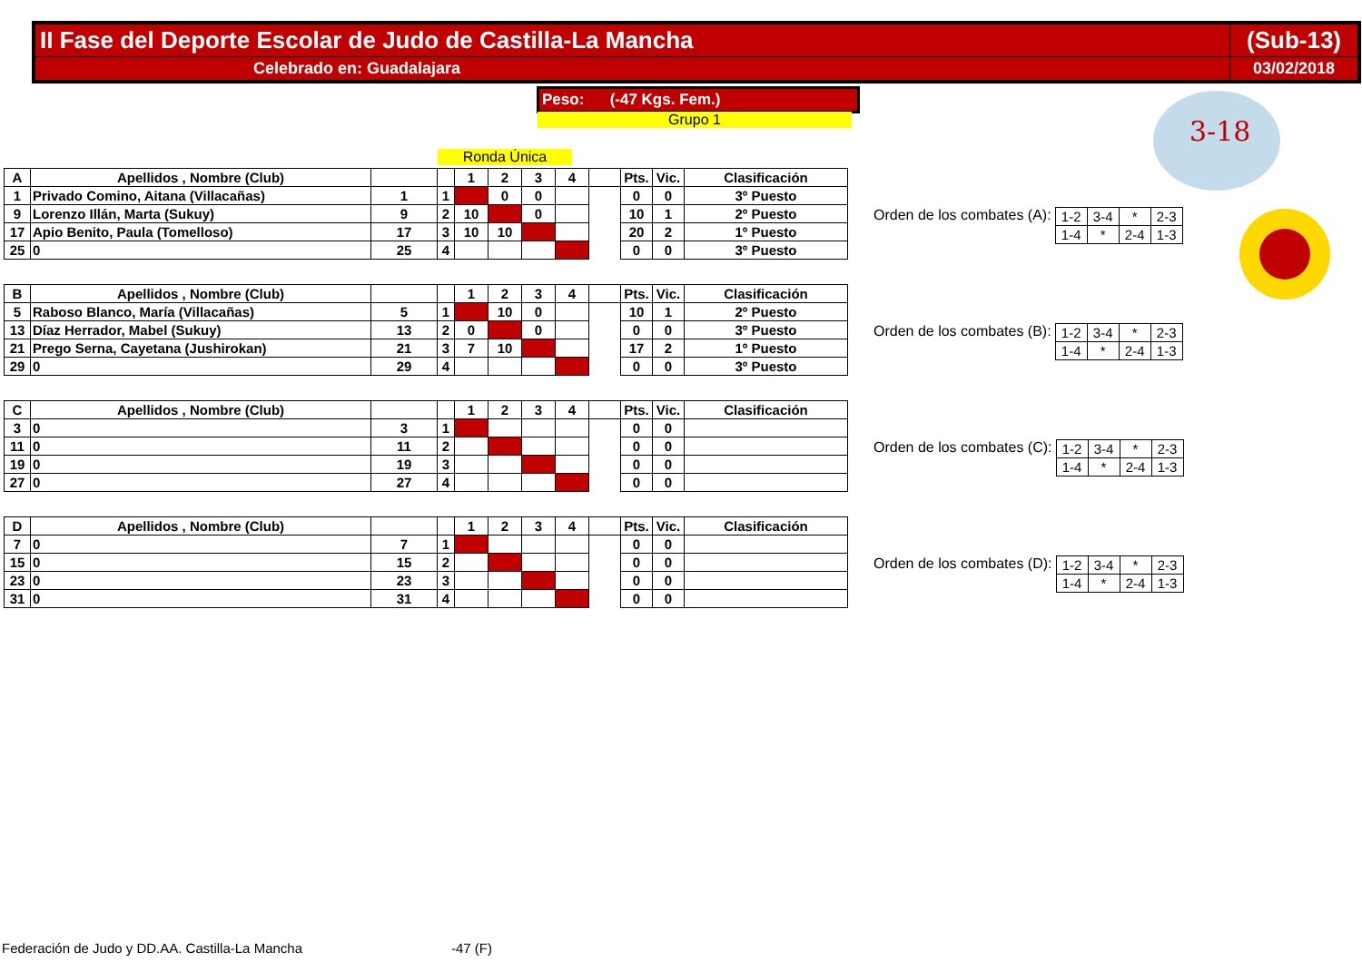| II Fase del Deporte Escolar de Judo de Castilla-La Mancha | (Sub-13) |
| Celebrado en: Guadalajara | 03/02/2018 |
Peso: (-47 Kgs. Fem.)
Grupo 1
Ronda Única
3-18
| A | Apellidos , Nombre (Club) | | | 1 | 2 | 3 | 4 | | Pts. | Vic. | Clasificación |
| 1 | Privado Comino, Aitana (Villacañas) | 1 | 1 | | 0 | 0 | | | 0 | 0 | 3º Puesto |
| 9 | Lorenzo Illán, Marta (Sukuy) | 9 | 2 | 10 | | 0 | | | 10 | 1 | 2º Puesto |
| 17 | Apio Benito, Paula (Tomelloso) | 17 | 3 | 10 | 10 | | | | 20 | 2 | 1º Puesto |
| 25 | 0 | 25 | 4 | | | | | | 0 | 0 | 3º Puesto |
| B | Apellidos , Nombre (Club) | | | 1 | 2 | 3 | 4 | | Pts. | Vic. | Clasificación |
| 5 | Raboso Blanco, María (Villacañas) | 5 | 1 | | 10 | 0 | | | 10 | 1 | 2º Puesto |
| 13 | Díaz Herrador, Mabel (Sukuy) | 13 | 2 | 0 | | 0 | | | 0 | 0 | 3º Puesto |
| 21 | Prego Serna, Cayetana (Jushirokan) | 21 | 3 | 7 | 10 | | | | 17 | 2 | 1º Puesto |
| 29 | 0 | 29 | 4 | | | | | | 0 | 0 | 3º Puesto |
| C | Apellidos , Nombre (Club) | | | 1 | 2 | 3 | 4 | | Pts. | Vic. | Clasificación |
| 3 | 0 | 3 | 1 | | | | | | 0 | 0 | |
| 11 | 0 | 11 | 2 | | | | | | 0 | 0 | |
| 19 | 0 | 19 | 3 | | | | | | 0 | 0 | |
| 27 | 0 | 27 | 4 | | | | | | 0 | 0 | |
| D | Apellidos , Nombre (Club) | | | 1 | 2 | 3 | 4 | | Pts. | Vic. | Clasificación |
| 7 | 0 | 7 | 1 | | | | | | 0 | 0 | |
| 15 | 0 | 15 | 2 | | | | | | 0 | 0 | |
| 23 | 0 | 23 | 3 | | | | | | 0 | 0 | |
| 31 | 0 | 31 | 4 | | | | | | 0 | 0 | |
Orden de los combates (A):
| 1-2 | 3-4 | * | 2-3 |
| 1-4 | * | 2-4 | 1-3 |
Orden de los combates (B):
| 1-2 | 3-4 | * | 2-3 |
| 1-4 | * | 2-4 | 1-3 |
Orden de los combates (C):
| 1-2 | 3-4 | * | 2-3 |
| 1-4 | * | 2-4 | 1-3 |
Orden de los combates (D):
| 1-2 | 3-4 | * | 2-3 |
| 1-4 | * | 2-4 | 1-3 |
Federación de Judo y DD.AA. Castilla-La Mancha
-47 (F)